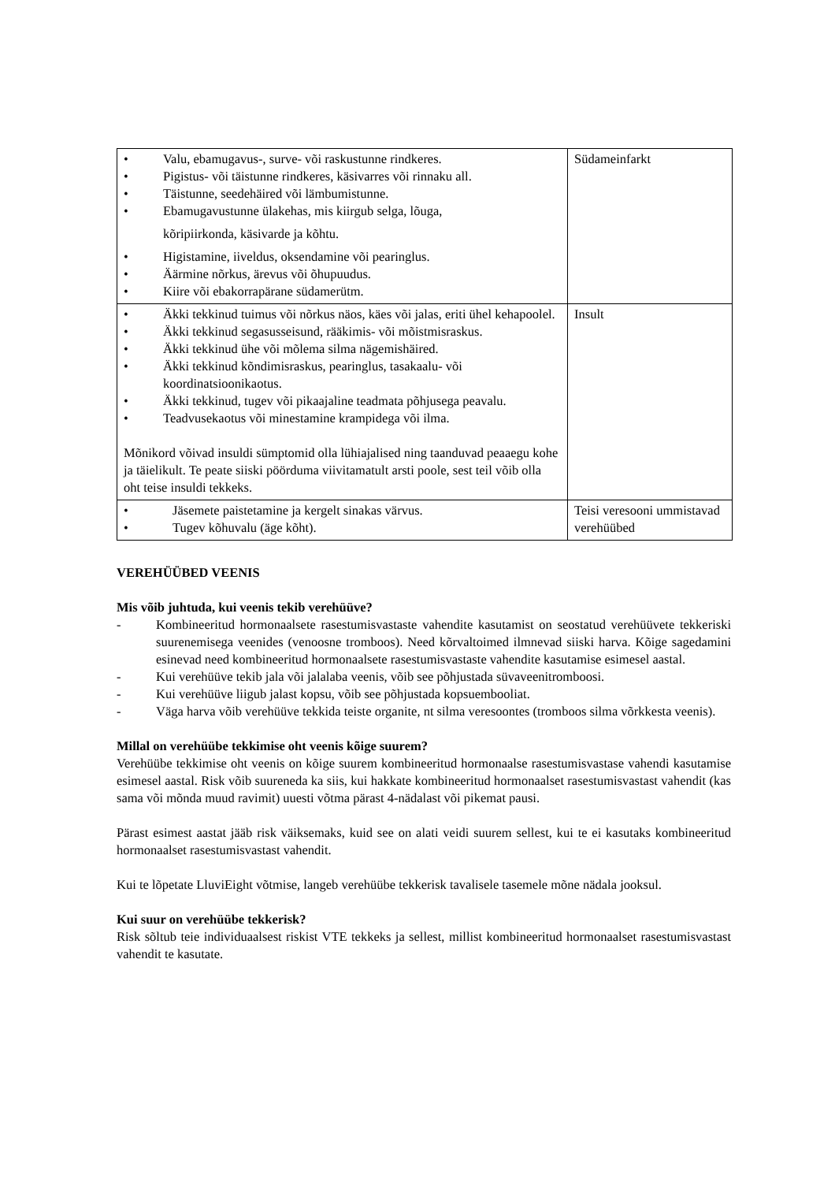| • Valu, ebamugavus-, surve- või raskustunne rindkeres. • Pigistus- või täistunne rindkeres, käsivarres või rinnaku all. • Täistunne, seedehäired või lämbumistunne. • Ebamugavustunne ülakehas, mis kiirgub selga, lõuga, kõripiirkonda, käsivarde ja kõhtu. • Higistamine, iiveldus, oksendamine või pearinglus. • Äärmine nõrkus, ärevus või õhupuudus. • Kiire või ebakorrapärane südamerütm. | Südameinfarkt |
| • Äkki tekkinud tuimus või nõrkus näos, käes või jalas, eriti ühel kehapoolel. • Äkki tekkinud segasusseisund, rääkimis- või mõistmisraskus. • Äkki tekkinud ühe või mõlema silma nägemishäired. • Äkki tekkinud kõndimisraskus, pearinglus, tasakaalu- või koordinatsioonikaotus. • Äkki tekkinud, tugev või pikaajaline teadmata põhjusega peavalu. • Teadvusekaotus või minestamine krampidega või ilma. Mõnikord võivad insuldi sümptomid olla lühiajalised ning taanduvad peaaegu kohe ja täielikult. Te peate siiski pöörduma viivitamatult arsti poole, sest teil võib olla oht teise insuldi tekkeks. | Insult |
| • Jäsemete paistetamine ja kergelt sinakas värvus. • Tugev kõhuvalu (äge kõht). | Teisi veresooni ummistavad verehüübed |
VEREHÜÜBED VEENIS
Mis võib juhtuda, kui veenis tekib verehüüve?
- Kombineeritud hormonaalsete rasestumisvastaste vahendite kasutamist on seostatud verehüüvete tekkeriski suurenemisega veenides (venoosne tromboos). Need kõrvaltoimed ilmnevad siiski harva. Kõige sagedamini esinevad need kombineeritud hormonaalsete rasestumisvastaste vahendite kasutamise esimesel aastal.
- Kui verehüüve tekib jala või jalalaba veenis, võib see põhjustada süvaveenitromboosi.
- Kui verehüüve liigub jalast kopsu, võib see põhjustada kopsuembooliat.
- Väga harva võib verehüüve tekkida teiste organite, nt silma veresoontes (tromboos silma võrkkesta veenis).
Millal on verehüübe tekkimise oht veenis kõige suurem?
Verehüübe tekkimise oht veenis on kõige suurem kombineeritud hormonaalse rasestumisvastase vahendi kasutamise esimesel aastal. Risk võib suureneda ka siis, kui hakkate kombineeritud hormonaalset rasestumisvastast vahendit (kas sama või mõnda muud ravimit) uuesti võtma pärast 4-nädalast või pikemat pausi.
Pärast esimest aastat jääb risk väiksemaks, kuid see on alati veidi suurem sellest, kui te ei kasutaks kombineeritud hormonaalset rasestumisvastast vahendit.
Kui te lõpetate LluviEight võtmise, langeb verehüübe tekkerisk tavalisele tasemele mõne nädala jooksul.
Kui suur on verehüübe tekkerisk?
Risk sõltub teie individuaalsest riskist VTE tekkeks ja sellest, millist kombineeritud hormonaalset rasestumisvastast vahendit te kasutate.